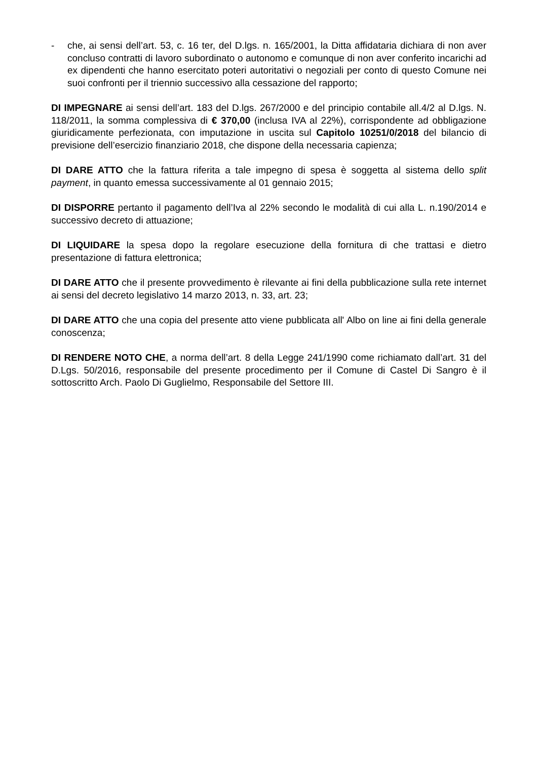- che, ai sensi dell’art. 53, c. 16 ter, del D.lgs. n. 165/2001, la Ditta affidataria dichiara di non aver concluso contratti di lavoro subordinato o autonomo e comunque di non aver conferito incarichi ad ex dipendenti che hanno esercitato poteri autoritativi o negoziali per conto di questo Comune nei suoi confronti per il triennio successivo alla cessazione del rapporto;
DI IMPEGNARE ai sensi dell’art. 183 del D.lgs. 267/2000 e del principio contabile all.4/2 al D.lgs. N. 118/2011, la somma complessiva di € 370,00 (inclusa IVA al 22%), corrispondente ad obbligazione giuridicamente perfezionata, con imputazione in uscita sul Capitolo 10251/0/2018 del bilancio di previsione dell’esercizio finanziario 2018, che dispone della necessaria capienza;
DI DARE ATTO che la fattura riferita a tale impegno di spesa è soggetta al sistema dello split payment, in quanto emessa successivamente al 01 gennaio 2015;
DI DISPORRE pertanto il pagamento dell’Iva al 22% secondo le modalità di cui alla L. n.190/2014 e successivo decreto di attuazione;
DI LIQUIDARE la spesa dopo la regolare esecuzione della fornitura di che trattasi e dietro presentazione di fattura elettronica;
DI DARE ATTO che il presente provvedimento è rilevante ai fini della pubblicazione sulla rete internet ai sensi del decreto legislativo 14 marzo 2013, n. 33, art. 23;
DI DARE ATTO che una copia del presente atto viene pubblicata all' Albo on line ai fini della generale conoscenza;
DI RENDERE NOTO CHE, a norma dell’art. 8 della Legge 241/1990 come richiamato dall’art. 31 del D.Lgs. 50/2016, responsabile del presente procedimento per il Comune di Castel Di Sangro è il sottoscritto Arch. Paolo Di Guglielmo, Responsabile del Settore III.